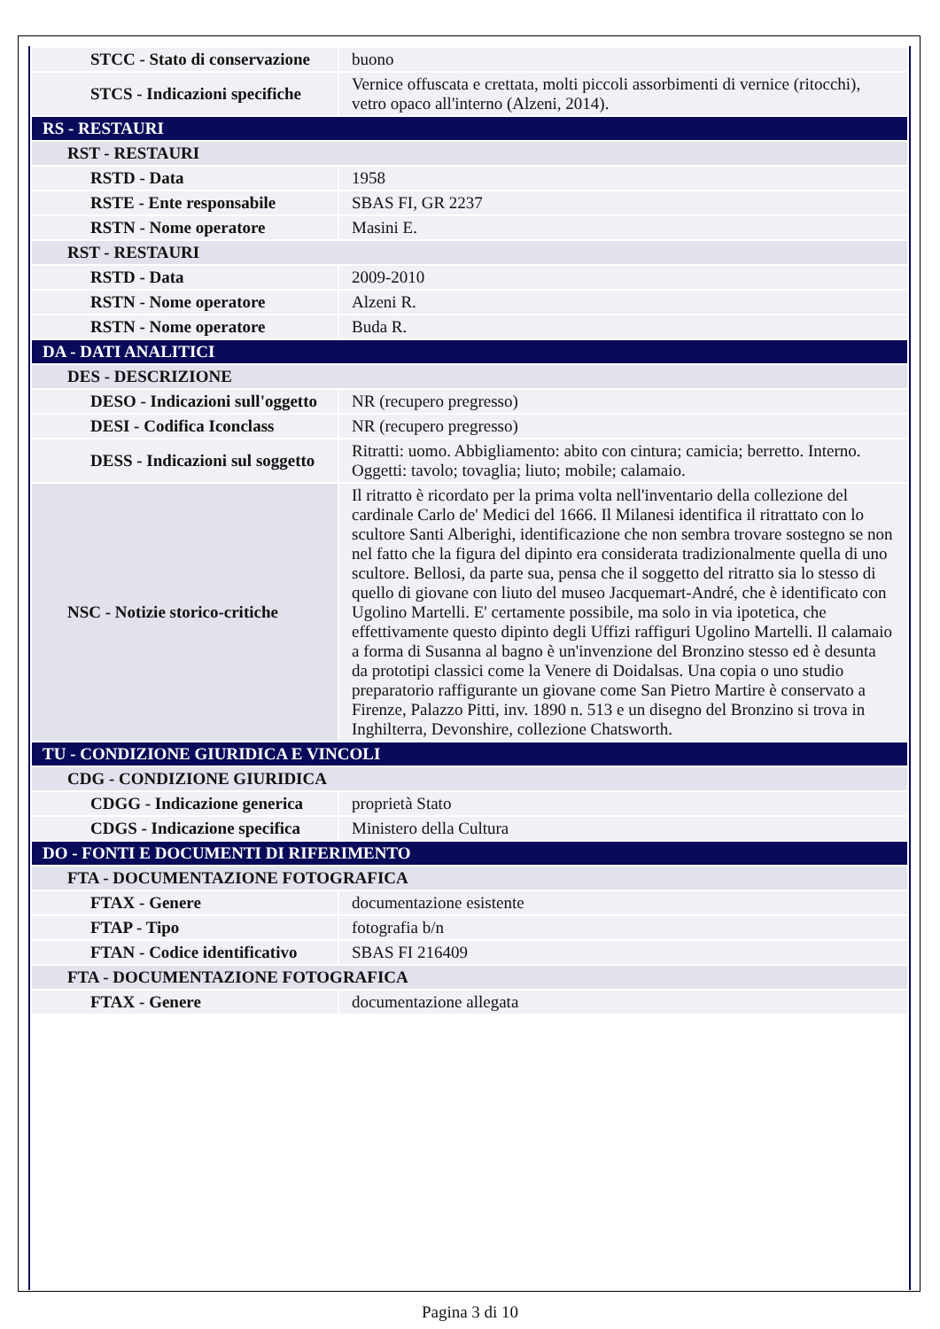| STCC - Stato di conservazione | buono |
| STCS - Indicazioni specifiche | Vernice offuscata e crettata, molti piccoli assorbimenti di vernice (ritocchi), vetro opaco all'interno (Alzeni, 2014). |
| RS - RESTAURI | |
| RST - RESTAURI | |
| RSTD - Data | 1958 |
| RSTE - Ente responsabile | SBAS FI, GR 2237 |
| RSTN - Nome operatore | Masini E. |
| RST - RESTAURI | |
| RSTD - Data | 2009-2010 |
| RSTN - Nome operatore | Alzeni R. |
| RSTN - Nome operatore | Buda R. |
| DA - DATI ANALITICI | |
| DES - DESCRIZIONE | |
| DESO - Indicazioni sull'oggetto | NR (recupero pregresso) |
| DESI - Codifica Iconclass | NR (recupero pregresso) |
| DESS - Indicazioni sul soggetto | Ritratti: uomo. Abbigliamento: abito con cintura; camicia; berretto. Interno. Oggetti: tavolo; tovaglia; liuto; mobile; calamaio. |
| NSC - Notizie storico-critiche | Il ritratto è ricordato per la prima volta nell'inventario della collezione del cardinale Carlo de' Medici del 1666. Il Milanesi identifica il ritrattato con lo scultore Santi Alberighi, identificazione che non sembra trovare sostegno se non nel fatto che la figura del dipinto era considerata tradizionalmente quella di uno scultore. Bellosi, da parte sua, pensa che il soggetto del ritratto sia lo stesso di quello di giovane con liuto del museo Jacquemart-André, che è identificato con Ugolino Martelli. E' certamente possibile, ma solo in via ipotetica, che effettivamente questo dipinto degli Uffizi raffiguri Ugolino Martelli. Il calamaio a forma di Susanna al bagno è un'invenzione del Bronzino stesso ed è desunta da prototipi classici come la Venere di Doidalsas. Una copia o uno studio preparatorio raffigurante un giovane come San Pietro Martire è conservato a Firenze, Palazzo Pitti, inv. 1890 n. 513 e un disegno del Bronzino si trova in Inghilterra, Devonshire, collezione Chatsworth. |
| TU - CONDIZIONE GIURIDICA E VINCOLI | |
| CDG - CONDIZIONE GIURIDICA | |
| CDGG - Indicazione generica | proprietà Stato |
| CDGS - Indicazione specifica | Ministero della Cultura |
| DO - FONTI E DOCUMENTI DI RIFERIMENTO | |
| FTA - DOCUMENTAZIONE FOTOGRAFICA | |
| FTAX - Genere | documentazione esistente |
| FTAP - Tipo | fotografia b/n |
| FTAN - Codice identificativo | SBAS FI 216409 |
| FTA - DOCUMENTAZIONE FOTOGRAFICA | |
| FTAX - Genere | documentazione allegata |
Pagina 3 di 10